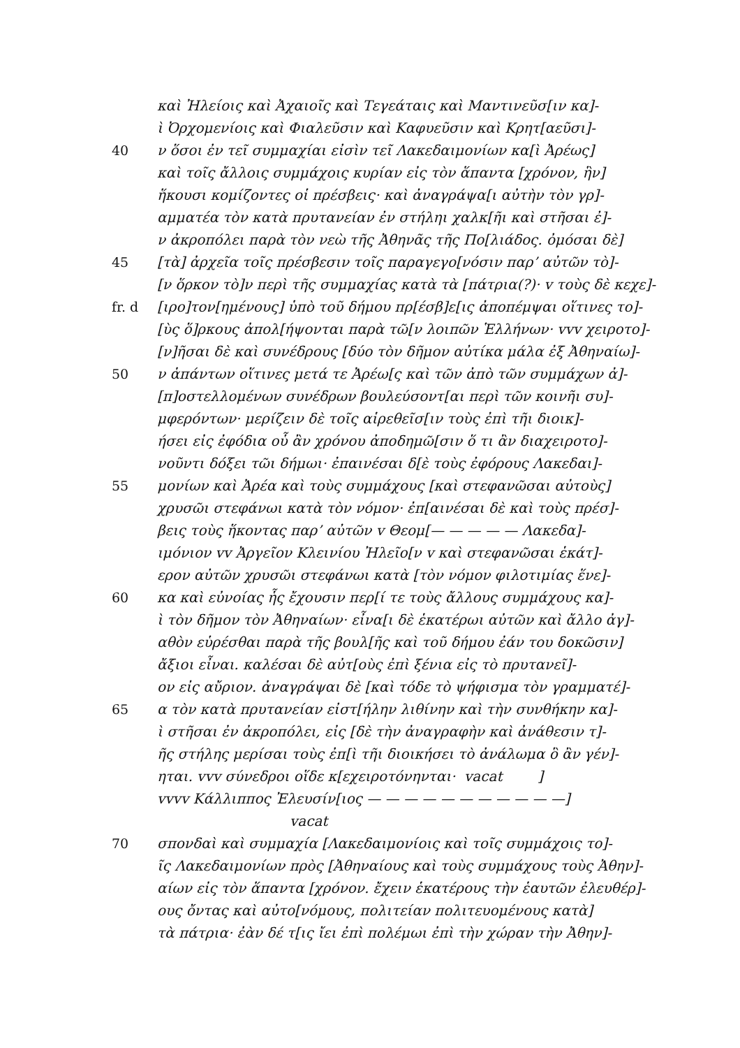καὶ Ἠλείοις καὶ Ἀχαιοῖς καὶ Τεγεάταις καὶ Μαντινεῦσ[ιν κα]-
ὶ Ὀρχομενίοις καὶ Φιαλεῦσιν καὶ Καφυεῦσιν καὶ Κρητ[αεῦσι]-
40 ν ὅσοι ἐν τεῖ συμμαχίαι εἰσὶν τεῖ Λακεδαιμονίων κα[ὶ Ἀρέως]
καὶ τοῖς ἄλλοις συμμάχοις κυρίαν εἰς τὸν ἅπαντα [χρόνον, ἣν]
ἥκουσι κομίζοντες οἱ πρέσβεις· καὶ ἀναγράψα[ι αὐτὴν τὸν γρ]-
αμματέα τὸν κατὰ πρυτανείαν ἐν στήληι χαλκ[ῆι καὶ στῆσαι ἐ]-
ν ἀκροπόλει παρὰ τὸν νεὼ τῆς Ἀθηνᾶς τῆς Πο[λιάδος. ὀμόσαι δὲ]
45 [τὰ] ἀρχεῖα τοῖς πρέσβεσιν τοῖς παραγεγο[νόσιν παρ’ αὐτῶν τὸ]-
[ν ὅρκον τὸ]ν περὶ τῆς συμμαχίας κατὰ τὰ [πάτρια(?)· v τοὺς δὲ κεχε]-
fr. d [ιρο]τον[ημένους] ὑπὸ τοῦ δήμου πρ[έσβ]ε[ις ἀποπέμψαι οἵτινες το]-
[ὺς ὅ]ρκους ἀπολ[ήψονται παρὰ τῶ[ν λοιπῶν Ἑλλήνων· vvv χειροτο]-
[ν]ῆσαι δὲ καὶ συνέδρους [δύο τὸν δῆμον αὐτίκα μάλα ἐξ Ἀθηναίω]-
50 ν ἁπάντων οἵτινες μετά τε Ἀρέω[ς καὶ τῶν ἀπὸ τῶν συμμάχων ἀ]-
[π]οστελλομένων συνέδρων βουλεύσοντ[αι περὶ τῶν κοινῆι συ]-
μφερόντων· μερίζειν δὲ τοῖς αἱρεθεῖσ[ιν τοὺς ἐπὶ τῆι διοικ]-
ήσει εἰς ἐφόδια οὗ ἂν χρόνου ἀποδημῶ[σιν ὅ τι ἂν διαχειροτο]-
νοῦντι δόξει τῶι δήμωι· ἐπαινέσαι δ[ὲ τοὺς ἐφόρους Λακεδαι]-
55 μονίων καὶ Ἀρέα καὶ τοὺς συμμάχους [καὶ στεφανῶσαι αὐτοὺς]
χρυσῶι στεφάνωι κατὰ τὸν νόμον· ἐπ[αινέσαι δὲ καὶ τοὺς πρέσ]-
βεις τοὺς ἥκοντας παρ’ αὐτῶν v Θεομ[— — — — — Λακεδα]-
ιμόνιον vv Ἀργεῖον Κλεινίου Ἠλεῖο[ν v καὶ στεφανῶσαι ἑκάτ]-
ερον αὐτῶν χρυσῶι στεφάνωι κατὰ [τὸν νόμον φιλοτιμίας ἕνε]-
60 κα καὶ εὐνοίας ἧς ἔχουσιν περ[ί τε τοὺς ἄλλους συμμάχους κα]-
ὶ τὸν δῆμον τὸν Ἀθηναίων· εἶνα[ι δὲ ἑκατέρωι αὐτῶν καὶ ἄλλο ἀγ]-
αθὸν εὑρέσθαι παρὰ τῆς βουλ[ῆς καὶ τοῦ δήμου ἐάν του δοκῶσιν]
ἄξιοι εἶναι. καλέσαι δὲ αὐτ[οὺς ἐπὶ ξένια εἰς τὸ πρυτανεῖ]-
ον εἰς αὔριον. ἀναγράψαι δὲ [καὶ τόδε τὸ ψήφισμα τὸν γραμματέ]-
65 α τὸν κατὰ πρυτανείαν εἰστ[ήλην λιθίνην καὶ τὴν συνθήκην κα]-
ὶ στῆσαι ἐν ἀκροπόλει, εἰς [δὲ τὴν ἀναγραφὴν καὶ ἀνάθεσιν τ]-
ῆς στήλης μερίσαι τοὺς ἐπ[ὶ τῆι διοικήσει τὸ ἀνάλωμα ὃ ἂν γέν]-
ηται. vvv σύνεδροι οἵδε κ[εχειροτόνηνται· vacat ]
vvvv Κάλλιππος Ἐλευσίν[ιος — — — — — — — — — — —]
vacat
70 σπονδαὶ καὶ συμμαχία [Λακεδαιμονίοις καὶ τοῖς συμμάχοις το]-
ῖς Λακεδαιμονίων πρὸς [Ἀθηναίους καὶ τοὺς συμμάχους τοὺς Ἀθην]-
αίων εἰς τὸν ἅπαντα [χρόνον. ἔχειν ἑκατέρους τὴν ἑαυτῶν ἐλευθέρ]-
ους ὄντας καὶ αὐτο[νόμους, πολιτείαν πολιτευομένους κατὰ]
τὰ πάτρια· ἐὰν δέ τ[ις ἴει ἐπὶ πολέμωι ἐπὶ τὴν χώραν τὴν Ἀθην]-